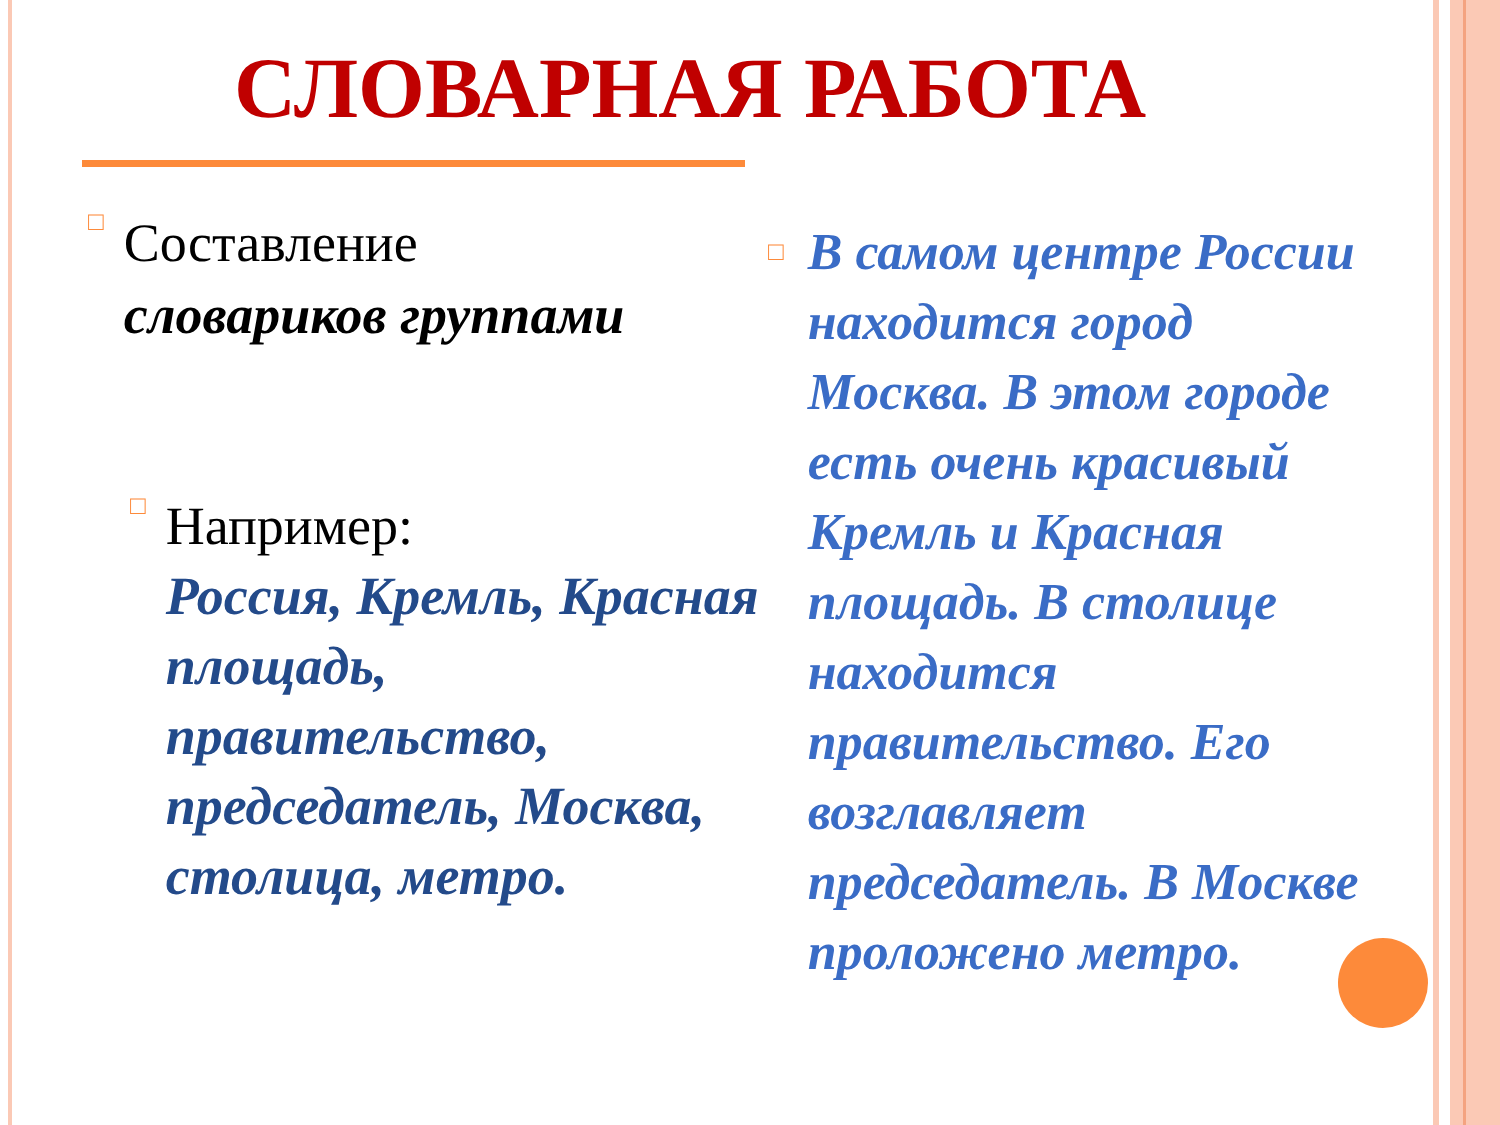СЛОВАРНАЯ РАБОТА
□
Составление
словариков группами
□
Например:
Россия, Кремль, Красная площадь, правительство, председатель, Москва, столица, метро.
□
В самом центре России находится город Москва. В этом городе есть очень красивый Кремль и Красная площадь. В столице находится правительство. Его возглавляет председатель. В Москве проложено метро.